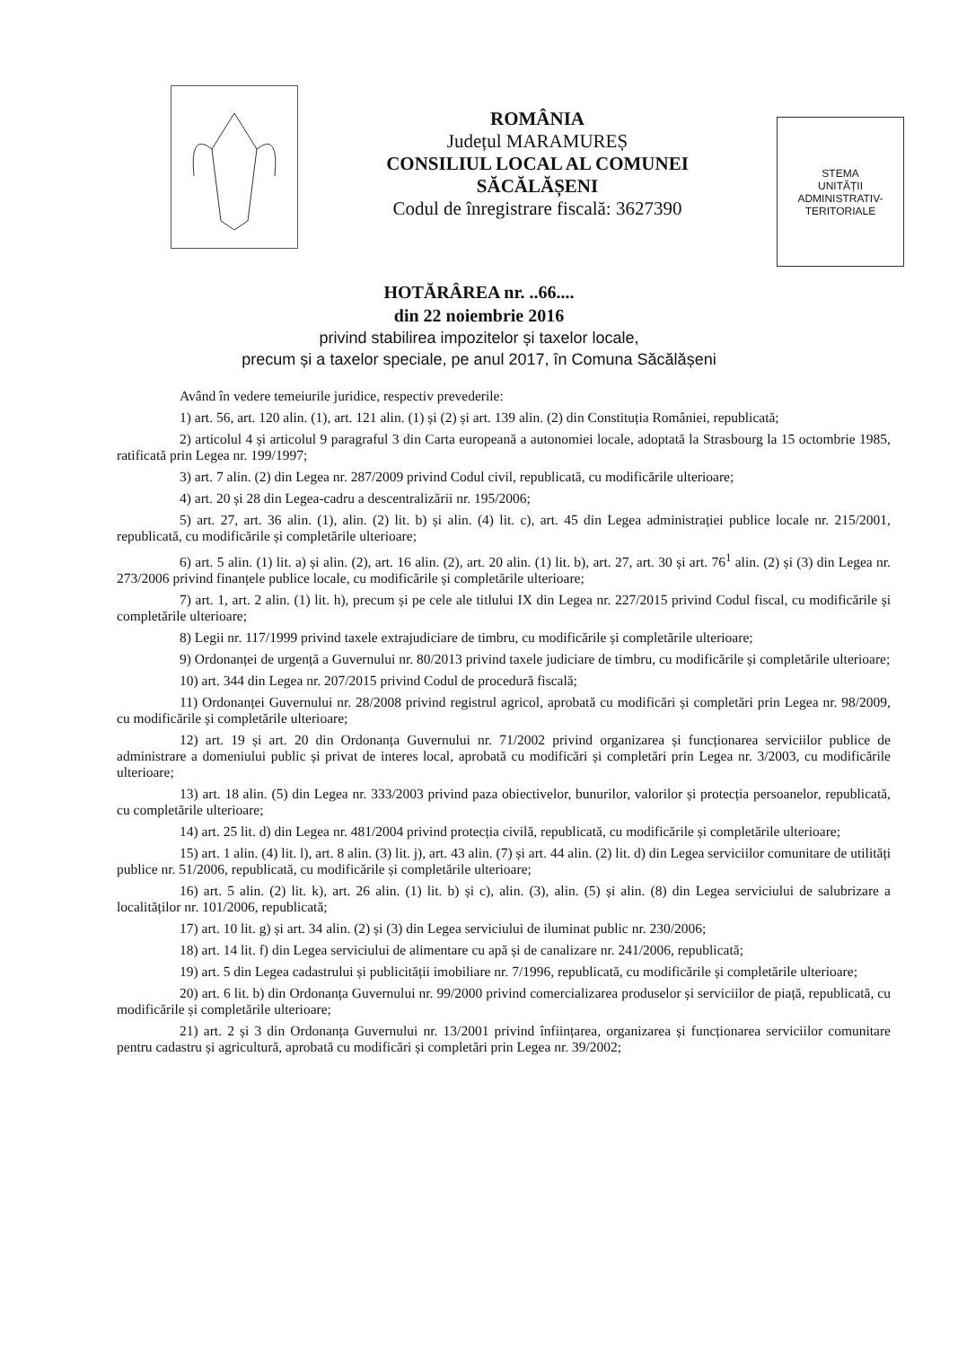ROMÂNIA
Județul MARAMUREȘ
CONSILIUL LOCAL AL COMUNEI
SĂCĂLĂȘENI
Codul de înregistrare fiscală: 3627390
STEMA
UNITĂȚII
ADMINISTRATIV-
TERITORIALE
HOTĂRÂREA nr. ..66....
din 22 noiembrie 2016
privind stabilirea impozitelor și taxelor locale,
precum și a taxelor speciale, pe anul 2017, în Comuna Săcălășeni
Având în vedere temeiurile juridice, respectiv prevederile:
1) art. 56, art. 120 alin. (1), art. 121 alin. (1) și (2) și art. 139 alin. (2) din Constituția României, republicată;
2) articolul 4 și articolul 9 paragraful 3 din Carta europeană a autonomiei locale, adoptată la Strasbourg la 15 octombrie 1985, ratificată prin Legea nr. 199/1997;
3) art. 7 alin. (2) din Legea nr. 287/2009 privind Codul civil, republicată, cu modificările ulterioare;
4) art. 20 și 28 din Legea-cadru a descentralizării nr. 195/2006;
5) art. 27, art. 36 alin. (1), alin. (2) lit. b) și alin. (4) lit. c), art. 45 din Legea administrației publice locale nr. 215/2001, republicată, cu modificările și completările ulterioare;
6) art. 5 alin. (1) lit. a) și alin. (2), art. 16 alin. (2), art. 20 alin. (1) lit. b), art. 27, art. 30 și art. 76<sup>1</sup> alin. (2) și (3) din Legea nr. 273/2006 privind finanțele publice locale, cu modificările și completările ulterioare;
7) art. 1, art. 2 alin. (1) lit. h), precum și pe cele ale titlului IX din Legea nr. 227/2015 privind Codul fiscal, cu modificările și completările ulterioare;
8) Legii nr. 117/1999 privind taxele extrajudiciare de timbru, cu modificările și completările ulterioare;
9) Ordonanței de urgență a Guvernului nr. 80/2013 privind taxele judiciare de timbru, cu modificările și completările ulterioare;
10) art. 344 din Legea nr. 207/2015 privind Codul de procedură fiscală;
11) Ordonanței Guvernului nr. 28/2008 privind registrul agricol, aprobată cu modificări și completări prin Legea nr. 98/2009, cu modificările și completările ulterioare;
12) art. 19 și art. 20 din Ordonanța Guvernului nr. 71/2002 privind organizarea și funcționarea serviciilor publice de administrare a domeniului public și privat de interes local, aprobată cu modificări și completări prin Legea nr. 3/2003, cu modificările ulterioare;
13) art. 18 alin. (5) din Legea nr. 333/2003 privind paza obiectivelor, bunurilor, valorilor și protecția persoanelor, republicată, cu completările ulterioare;
14) art. 25 lit. d) din Legea nr. 481/2004 privind protecția civilă, republicată, cu modificările și completările ulterioare;
15) art. 1 alin. (4) lit. l), art. 8 alin. (3) lit. j), art. 43 alin. (7) și art. 44 alin. (2) lit. d) din Legea serviciilor comunitare de utilități publice nr. 51/2006, republicată, cu modificările și completările ulterioare;
16) art. 5 alin. (2) lit. k), art. 26 alin. (1) lit. b) și c), alin. (3), alin. (5) și alin. (8) din Legea serviciului de salubrizare a localităților nr. 101/2006, republicată;
17) art. 10 lit. g) și art. 34 alin. (2) și (3) din Legea serviciului de iluminat public nr. 230/2006;
18) art. 14 lit. f) din Legea serviciului de alimentare cu apă și de canalizare nr. 241/2006, republicată;
19) art. 5 din Legea cadastrului și publicității imobiliare nr. 7/1996, republicată, cu modificările și completările ulterioare;
20) art. 6 lit. b) din Ordonanța Guvernului nr. 99/2000 privind comercializarea produselor și serviciilor de piață, republicată, cu modificările și completările ulterioare;
21) art. 2 și 3 din Ordonanța Guvernului nr. 13/2001 privind înființarea, organizarea și funcționarea serviciilor comunitare pentru cadastru și agricultură, aprobată cu modificări și completări prin Legea nr. 39/2002;